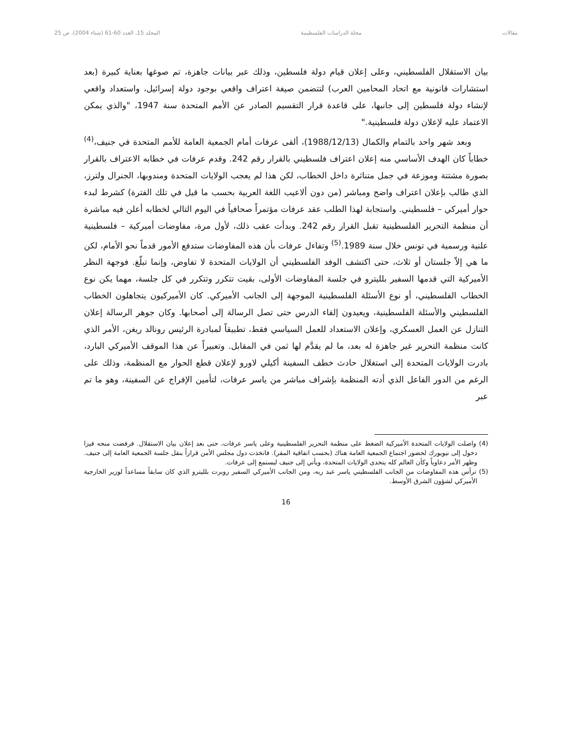مقالات مجلة الدراسات الفلسطينية المجلد 15، العدد 60-61 (شتاء 2004)، ص 25
بيان الاستقلال الفلسطيني، وعلى إعلان قيام دولة فلسطين، وذلك عبر بيانات جاهزة، تم صوغها بعناية كبيرة (بعد استشارات قانونية مع اتحاد المحامين العرب) لتتضمن صيغة اعتراف واقعي بوجود دولة إسرائيل، واستعداد واقعي لإنشاء دولة فلسطين إلى جانبها، على قاعدة قرار التقسيم الصادر عن الأمم المتحدة سنة 1947، "والذي يمكن الاعتماد عليه لإعلان دولة فلسطينية."
وبعد شهر واحد بالتمام والكمال (1988/12/13)، ألقى عرفات أمام الجمعية العامة للأمم المتحدة في جنيف،<sup>(4)</sup> خطاباً كان الهدف الأساسي منه إعلان اعتراف فلسطيني بالقرار رقم 242. وقدم عرفات في خطابه الاعتراف بالقرار بصورة مشتتة وموزعة في جمل متناثرة داخل الخطاب، لكن هذا لم يعجب الولايات المتحدة ومندوبها، الجنرال ولترز، الذي طالب بإعلان اعتراف واضح ومباشر (من دون ألاعيب اللغة العربية بحسب ما قيل في تلك الفترة) كشرط لبدء حوار أميركي – فلسطيني. واستجابة لهذا الطلب عقد عرفات مؤتمراً صحافياً في اليوم التالي لخطابه أعلن فيه مباشرة أن منظمة التحرير الفلسطينية تقبل القرار رقم 242. وبدأت عقب ذلك، لأول مرة، مفاوضات أميركية – فلسطينية علنية ورسمية في تونس خلال سنة 1989.<sup>(5)</sup> وتفاءل عرفات بأن هذه المفاوضات ستدفع الأمور قدماً نحو الأمام، لكن ما هي إلاّ جلستان أو ثلاث، حتى اكتشف الوفد الفلسطيني أن الولايات المتحدة لا تفاوض، وإنما تبلّغ. فوجهة النظر الأميركية التي قدمها السفير بلليترو في جلسة المفاوضات الأولى، بقيت تتكرر وتتكرر في كل جلسة، مهما يكن نوع الخطاب الفلسطيني، أو نوع الأسئلة الفلسطينية الموجهة إلى الجانب الأميركي. كان الأميركيون يتجاهلون الخطاب الفلسطيني والأسئلة الفلسطينية، ويعيدون إلقاء الدرس حتى تصل الرسالة إلى أصحابها. وكان جوهر الرسالة إعلان التنازل عن العمل العسكري، وإعلان الاستعداد للعمل السياسي فقط، تطبيقاً لمبادرة الرئيس رونالد ريغن، الأمر الذي كانت منظمة التحرير غير جاهزة له بعد، ما لم يقدَّم لها ثمن في المقابل. وتعبيراً عن هذا الموقف الأميركي البارد، بادرت الولايات المتحدة إلى استغلال حادث خطف السفينة أكيلي لاورو لإعلان قطع الحوار مع المنظمة، وذلك على الرغم من الدور الفاعل الذي أدته المنظمة بإشراف مباشر من ياسر عرفات، لتأمين الإفراج عن السفينة، وهو ما تم عبر
(4) واصلت الولايات المتحدة الأميركية الضغط على منظمة التحرير الفلسطينية وعلى ياسر عرفات، حتى بعد إعلان بيان الاستقلال. فرفضت منحه فيزا دخول إلى نيويورك لحضور اجتماع الجمعية العامة هناك (بحسب اتفاقية المقر). فاتخذت دول مجلس الأمن قراراً بنقل جلسة الجمعية العامة إلى جنيف. وظهر الأمر دعاوياً وكأن العالم كله يتحدى الولايات المتحدة، ويأتي إلى جنيف ليستمع إلى عرفات.
(5) ترأس هذه المفاوضات من الجانب الفلسطيني ياسر عبد ربه، ومن الجانب الأميركي السفير روبرت بلليترو الذي كان سابقاً مساعداً لوزير الخارجية الأميركي لشؤون الشرق الأوسط.
16